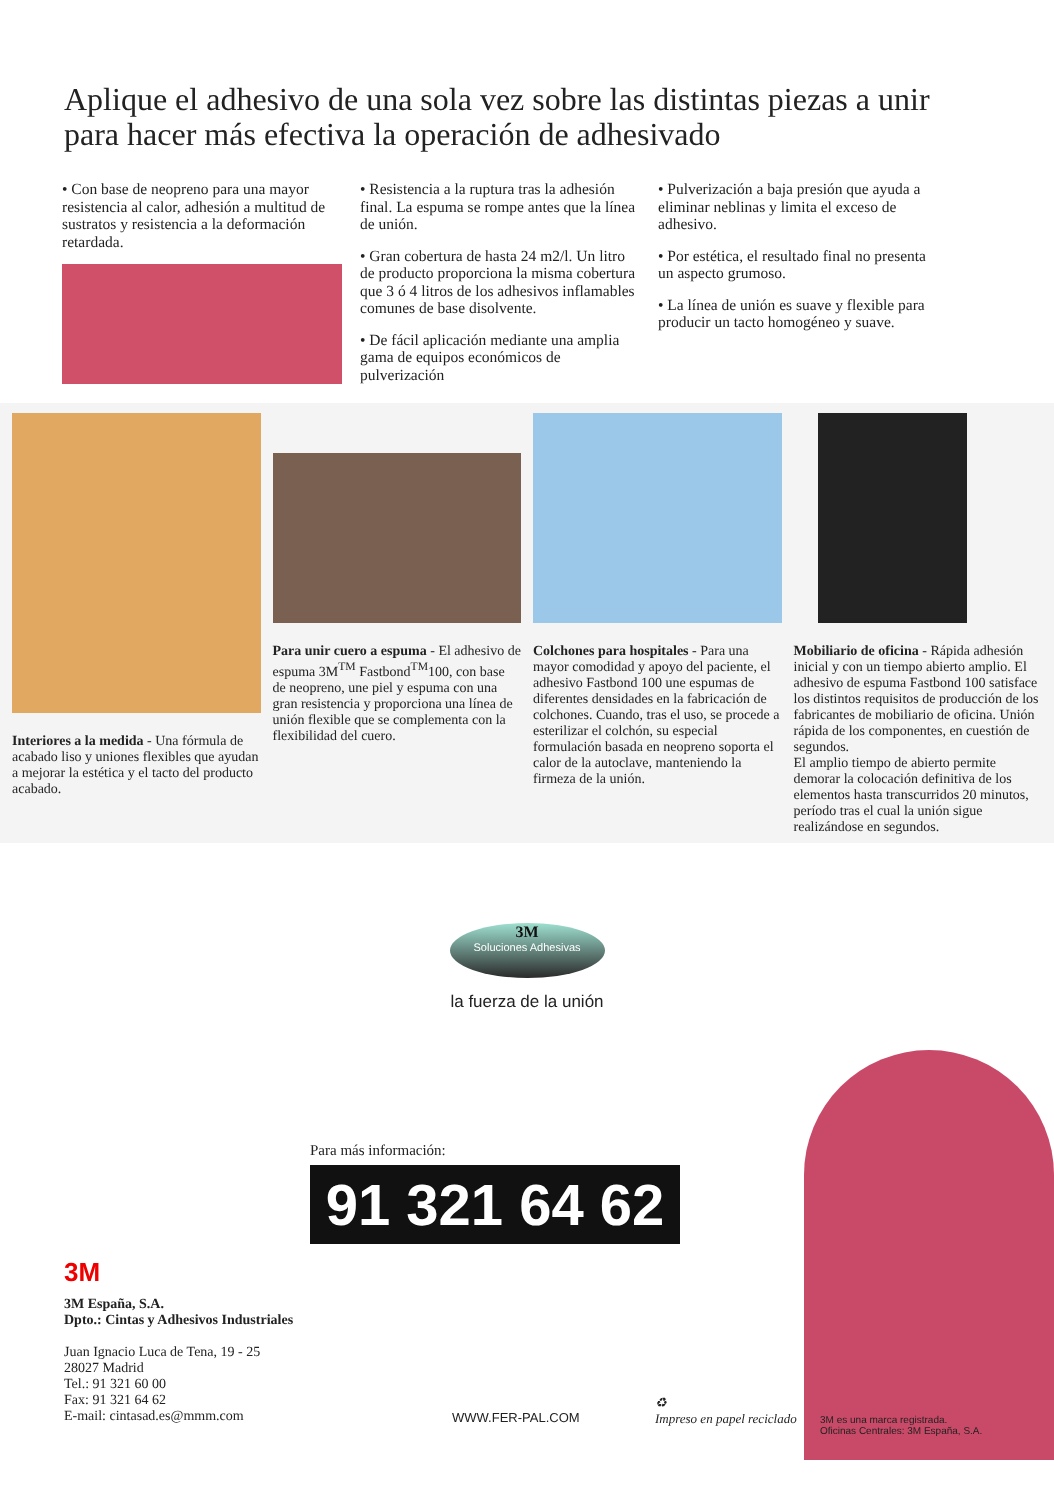Aplique el adhesivo de una sola vez sobre las distintas piezas a unir para hacer más efectiva la operación de adhesivado
• Con base de neopreno para una mayor resistencia al calor, adhesión a multitud de sustratos y resistencia a la deformación retardada.
• Resistencia a la ruptura tras la adhesión final. La espuma se rompe antes que la línea de unión.
• Gran cobertura de hasta 24 m2/l. Un litro de producto proporciona la misma cobertura que 3 ó 4 litros de los adhesivos inflamables comunes de base disolvente.
• De fácil aplicación mediante una amplia gama de equipos económicos de pulverización
• Pulverización a baja presión que ayuda a eliminar neblinas y limita el exceso de adhesivo.
• Por estética, el resultado final no presenta un aspecto grumoso.
• La línea de unión es suave y flexible para producir un tacto homogéneo y suave.
Interiores a la medida - Una fórmula de acabado liso y uniones flexibles que ayudan a mejorar la estética y el tacto del producto acabado.
Para unir cuero a espuma - El adhesivo de espuma 3M<sup>TM</sup> Fastbond<sup>TM</sup>100, con base de neopreno, une piel y espuma con una gran resistencia y proporciona una línea de unión flexible que se complementa con la flexibilidad del cuero.
Colchones para hospitales - Para una mayor comodidad y apoyo del paciente, el adhesivo Fastbond 100 une espumas de diferentes densidades en la fabricación de colchones. Cuando, tras el uso, se procede a esterilizar el colchón, su especial formulación basada en neopreno soporta el calor de la autoclave, manteniendo la firmeza de la unión.
Mobiliario de oficina - Rápida adhesión inicial y con un tiempo abierto amplio. El adhesivo de espuma Fastbond 100 satisface los distintos requisitos de producción de los fabricantes de mobiliario de oficina. Unión rápida de los componentes, en cuestión de segundos.
El amplio tiempo de abierto permite demorar la colocación definitiva de los elementos hasta transcurridos 20 minutos, período tras el cual la unión sigue realizándose en segundos.
3M
Soluciones Adhesivas
la fuerza de la unión
Para más información:
91 321 64 62
3M
3M España, S.A.
Dpto.: Cintas y Adhesivos Industriales
Juan Ignacio Luca de Tena, 19 - 25
28027 Madrid
Tel.: 91 321 60 00
Fax: 91 321 64 62
E-mail: cintasad.es@mmm.com
WWW.FER-PAL.COM
♻
Impreso en papel reciclado
3M es una marca registrada.
Oficinas Centrales: 3M España, S.A.